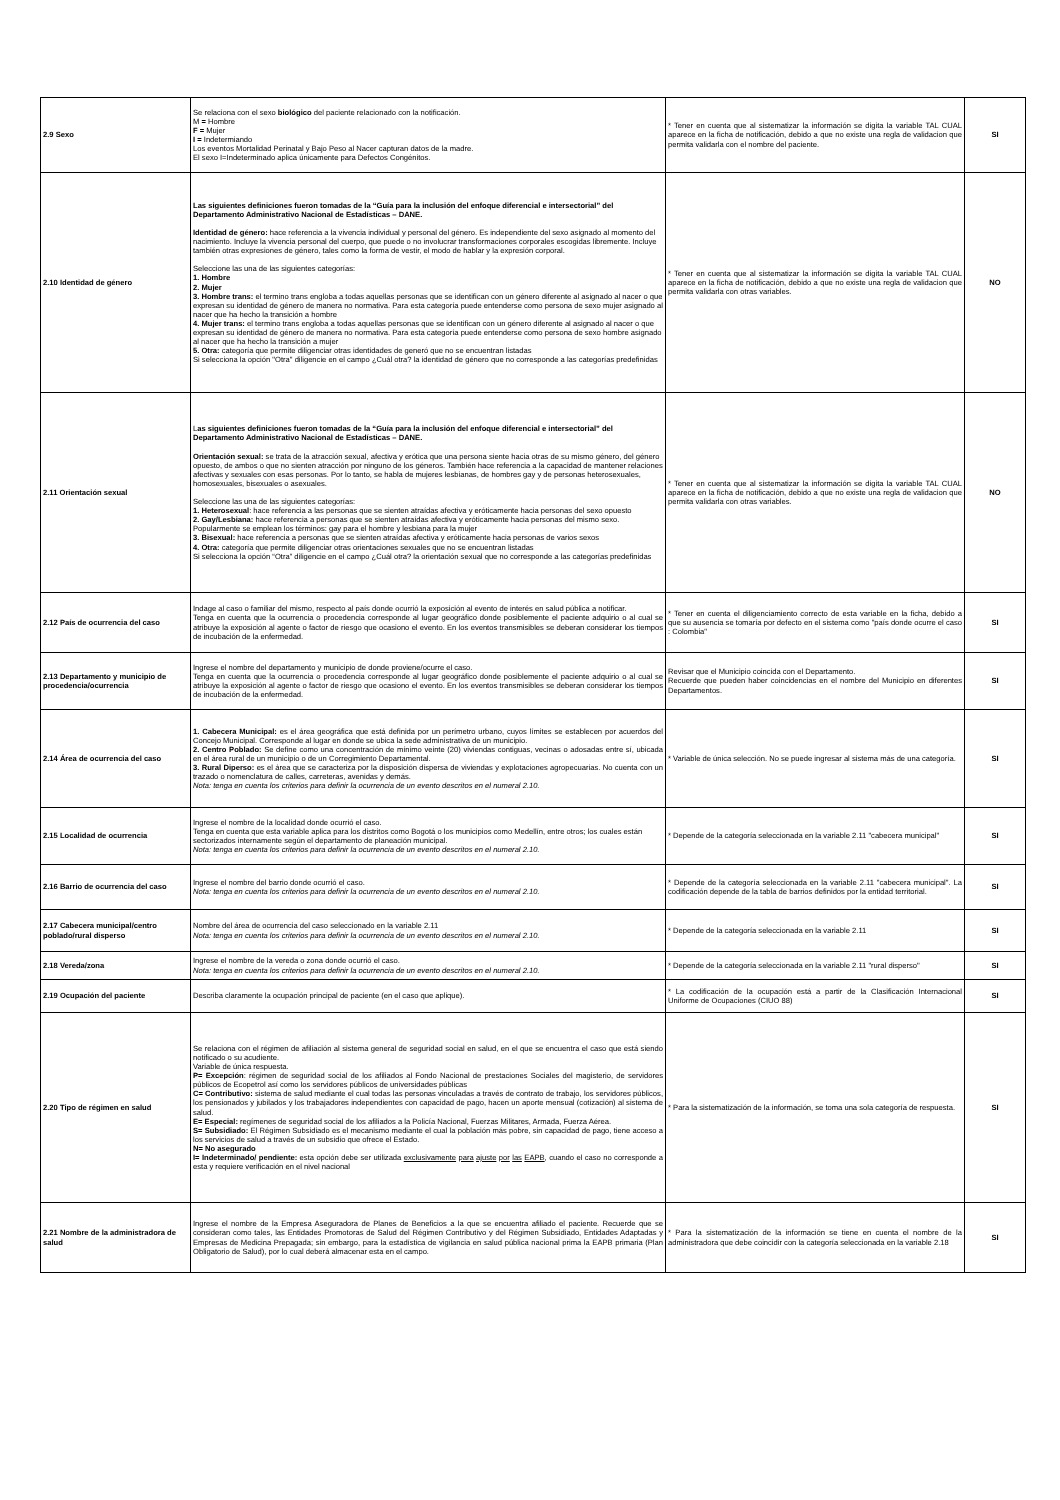| 2.9 Sexo | Se relaciona con el sexo biológico del paciente relacionado con la notificación. M = Hombre F = Mujer I = Indetermiando Los eventos Mortalidad Perinatal y Bajo Peso al Nacer capturan datos de la madre. El sexo I=Indeterminado aplica únicamente para Defectos Congénitos. | * Tener en cuenta que al sistematizar la información se digita la variable TAL CUAL aparece en la ficha de notificación, debido a que no existe una regla de validacion que permita validarla con el nombre del paciente. | SI |
| 2.10 Identidad de género | Las siguientes definiciones fueron tomadas de la “Guía para la inclusión del enfoque diferencial e intersectorial” del Departamento Administrativo Nacional de Estadísticas – DANE. Identidad de género: hace referencia a la vivencia individual y personal del género. Es independiente del sexo asignado al momento del nacimiento. Incluye la vivencia personal del cuerpo, que puede o no involucrar transformaciones corporales escogidas libremente. Incluye también otras expresiones de género, tales como la forma de vestir, el modo de hablar y la expresión corporal. Seleccione las una de las siguientes categorías: 1. Hombre 2. Mujer 3. Hombre trans: el termino trans engloba a todas aquellas personas que se identifican con un género diferente al asignado al nacer o que expresan su identidad de género de manera no normativa. Para esta categoría puede entenderse como persona de sexo mujer asignado al nacer que ha hecho la transición a hombre 4. Mujer trans: el termino trans engloba a todas aquellas personas que se identifican con un género diferente al asignado al nacer o que expresan su identidad de género de manera no normativa. Para esta categoría puede entenderse como persona de sexo hombre asignado al nacer que ha hecho la transición a mujer 5. Otra: categoría que permite diligenciar otras identidades de generó que no se encuentran listadas Si selecciona la opción "Otra" diligencie en el campo ¿Cuál otra? la identidad de género que no corresponde a las categorías predefinidas | * Tener en cuenta que al sistematizar la información se digita la variable TAL CUAL aparece en la ficha de notificación, debido a que no existe una regla de validacion que permita validarla con otras variables. | NO |
| 2.11 Orientación sexual | L as siguientes definiciones fueron tomadas de la “Guía para la inclusión del enfoque diferencial e intersectorial” del Departamento Administrativo Nacional de Estadísticas – DANE. Orientación sexual: se trata de la atracción sexual, afectiva y erótica que una persona siente hacia otras de su mismo género, del género opuesto, de ambos o que no sienten atracción por ninguno de los géneros. También hace referencia a la capacidad de mantener relaciones afectivas y sexuales con esas personas. Por lo tanto, se habla de mujeres lesbianas, de hombres gay y de personas heterosexuales, homosexuales, bisexuales o asexuales. Seleccione las una de las siguientes categorías: 1. Heterosexual : hace referencia a las personas que se sienten atraídas afectiva y eróticamente hacia personas del sexo opuesto 2. Gay/Lesbiana: hace referencia a personas que se sienten atraídas afectiva y eróticamente hacia personas del mismo sexo. Popularmente se emplean los términos: gay para el hombre y lesbiana para la mujer 3. Bisexual: hace referencia a personas que se sienten atraídas afectiva y eróticamente hacia personas de varios sexos 4. Otra: categoría que permite diligenciar otras orientaciones sexuales que no se encuentran listadas Si selecciona la opción “Otra” diligencie en el campo ¿Cuál otra? la orientación sexual que no corresponde a las categorías predefinidas | * Tener en cuenta que al sistematizar la información se digita la variable TAL CUAL aparece en la ficha de notificación, debido a que no existe una regla de validacion que permita validarla con otras variables. | NO |
| 2.12 País de ocurrencia del caso | Indage al caso o familiar del mismo, respecto al país donde ocurrió la exposición al evento de interés en salud pública a notificar. Tenga en cuenta que la ocurrencia o procedencia corresponde al lugar geográfico donde posiblemente el paciente adquirio o al cual se atribuye la exposición al agente o factor de riesgo que ocasiono el evento. En los eventos transmisibles se deberan considerar los tiempos de incubación de la enfermedad. | * Tener en cuenta el diligenciamiento correcto de esta variable en la ficha, debido a que su ausencia se tomaría por defecto en el sistema como "país donde ocurre el caso : Colombia" | SI |
| 2.13 Departamento y municipio de procedencia/ocurrencia | Ingrese el nombre del departamento y municipio de donde proviene/ocurre el caso. Tenga en cuenta que la ocurrencia o procedencia corresponde al lugar geográfico donde posiblemente el paciente adquirio o al cual se atribuye la exposición al agente o factor de riesgo que ocasiono el evento. En los eventos transmisibles se deberan considerar los tiempos de incubación de la enfermedad. | Revisar que el Municipio coincida con el Departamento. Recuerde que pueden haber coincidencias en el nombre del Municipio en diferentes Departamentos. | SI |
| 2.14 Área de ocurrencia del caso | 1. Cabecera Municipal: es el área geográfica que está definida por un perímetro urbano, cuyos límites se establecen por acuerdos del Concejo Municipal. Corresponde al lugar en donde se ubica la sede administrativa de un municipio. 2. Centro Poblado: Se define como una concentración de mínimo veinte (20) viviendas contiguas, vecinas o adosadas entre sí, ubicada en el área rural de un municipio o de un Corregimiento Departamental. 3. Rural Diperso: es el área que se caracteriza por la disposición dispersa de viviendas y explotaciones agropecuarias. No cuenta con un trazado o nomenclatura de calles, carreteras, avenidas y demás. Nota: tenga en cuenta los criterios para definir la ocurrencia de un evento descritos en el numeral 2.10. | * Variable de única selección. No se puede ingresar al sistema más de una categoría. | SI |
| 2.15 Localidad de ocurrencia | Ingrese el nombre de la localidad donde ocurrió el caso. Tenga en cuenta que esta variable aplica para los distritos como Bogotá o los municipios como Medellín, entre otros; los cuales están sectorizados internamente según el departamento de planeación municipal. Nota: tenga en cuenta los criterios para definir la ocurrencia de un evento descritos en el numeral 2.10. | * Depende de la categoría seleccionada en la variable 2.11 "cabecera municipal" | SI |
| 2.16 Barrio de ocurrencia del caso | Ingrese el nombre del barrio donde ocurrió el caso. Nota: tenga en cuenta los criterios para definir la ocurrencia de un evento descritos en el numeral 2.10. | * Depende de la categoría seleccionada en la variable 2.11 "cabecera municipal". La codificación depende de la tabla de barrios definidos por la entidad territorial. | SI |
| 2.17 Cabecera municipal/centro poblado/rural disperso | Nombre del área de ocurrencia del caso seleccionado en la variable 2.11 Nota: tenga en cuenta los criterios para definir la ocurrencia de un evento descritos en el numeral 2.10. | * Depende de la categoría seleccionada en la variable 2.11 | SI |
| 2.18 Vereda/zona | Ingrese el nombre de la vereda o zona donde ocurrió el caso. Nota: tenga en cuenta los criterios para definir la ocurrencia de un evento descritos en el numeral 2.10. | * Depende de la categoría seleccionada en la variable 2.11 "rural disperso" | SI |
| 2.19 Ocupación del paciente | Describa claramente la ocupación principal de paciente (en el caso que aplique). | * La codificación de la ocupación está a partir de la Clasificación Internacional Uniforme de Ocupaciones (CIUO 88) | SI |
| 2.20 Tipo de régimen en salud | Se relaciona con el régimen de afiliación al sistema general de seguridad social en salud, en el que se encuentra el caso que está siendo notificado o su acudiente. Variable de única respuesta. P= Excepción : régimen de seguridad social de los afiliados al Fondo Nacional de prestaciones Sociales del magisterio, de servidores públicos de Ecopetrol así como los servidores públicos de universidades públicas C= Contributivo: sistema de salud mediante el cual todas las personas vinculadas a través de contrato de trabajo, los servidores públicos, los pensionados y jubilados y los trabajadores independientes con capacidad de pago, hacen un aporte mensual (cotización) al sistema de salud. E= Especial: regímenes de seguridad social de los afiliados a la Policía Nacional, Fuerzas Militares, Armada, Fuerza Aérea. S= Subsidiado: El Régimen Subsidiado es el mecanismo mediante el cual la población más pobre, sin capacidad de pago, tiene acceso a los servicios de salud a través de un subsidio que ofrece el Estado. N= No asegurado I= Indeterminado/ pendiente: esta opción debe ser utilizada exclusivamente para ajuste por las EAPB , cuando el caso no corresponde a esta y requiere verificación en el nivel nacional | * Para la sistematización de la información, se toma una sola categoría de respuesta. | SI |
| 2.21 Nombre de la administradora de salud | Ingrese el nombre de la Empresa Aseguradora de Planes de Beneficios a la que se encuentra afiliado el paciente. Recuerde que se consideran como tales, las Entidades Promotoras de Salud del Régimen Contributivo y del Régimen Subsidiado, Entidades Adaptadas y Empresas de Medicina Prepagada; sin embargo, para la estadística de vigilancia en salud pública nacional prima la EAPB primaria (Plan Obligatorio de Salud), por lo cual deberá almacenar esta en el campo. | * Para la sistematización de la información se tiene en cuenta el nombre de la administradora que debe coincidir con la categoría seleccionada en la variable 2.18 | SI |